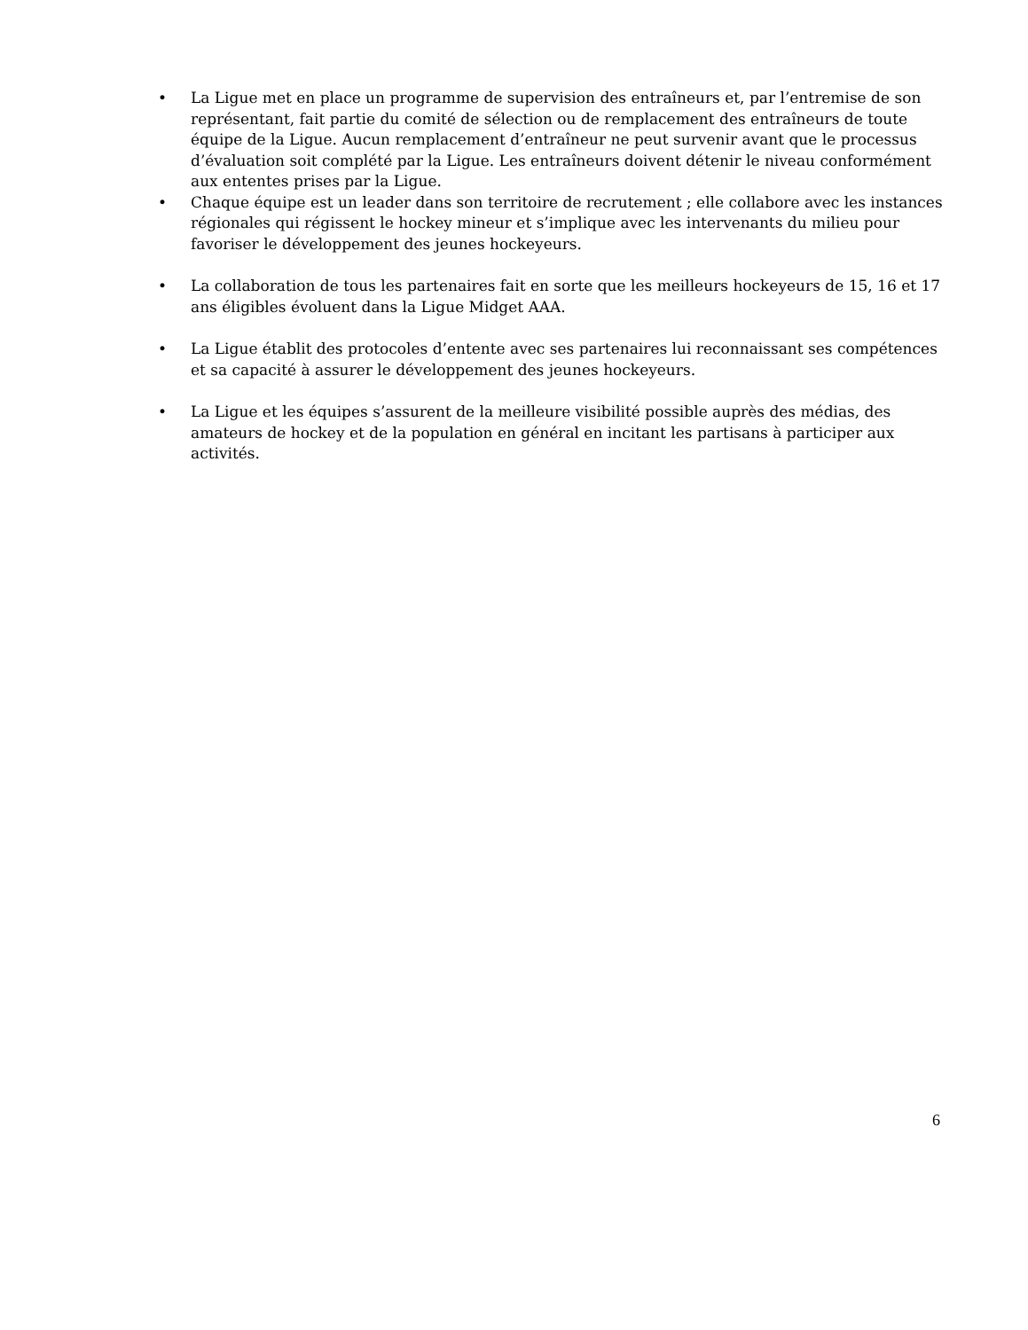• La Ligue met en place un programme de supervision des entraîneurs et, par l’entremise de son représentant, fait partie du comité de sélection ou de remplacement des entraîneurs de toute équipe de la Ligue. Aucun remplacement d’entraîneur ne peut survenir avant que le processus d’évaluation soit complété par la Ligue. Les entraîneurs doivent détenir le niveau conformément aux ententes prises par la Ligue.
• Chaque équipe est un leader dans son territoire de recrutement ; elle collabore avec les instances régionales qui régissent le hockey mineur et s’implique avec les intervenants du milieu pour favoriser le développement des jeunes hockeyeurs.
• La collaboration de tous les partenaires fait en sorte que les meilleurs hockeyeurs de 15, 16 et 17 ans éligibles évoluent dans la Ligue Midget AAA.
• La Ligue établit des protocoles d’entente avec ses partenaires lui reconnaissant ses compétences et sa capacité à assurer le développement des jeunes hockeyeurs.
• La Ligue et les équipes s’assurent de la meilleure visibilité possible auprès des médias, des amateurs de hockey et de la population en général en incitant les partisans à participer aux activités.
6